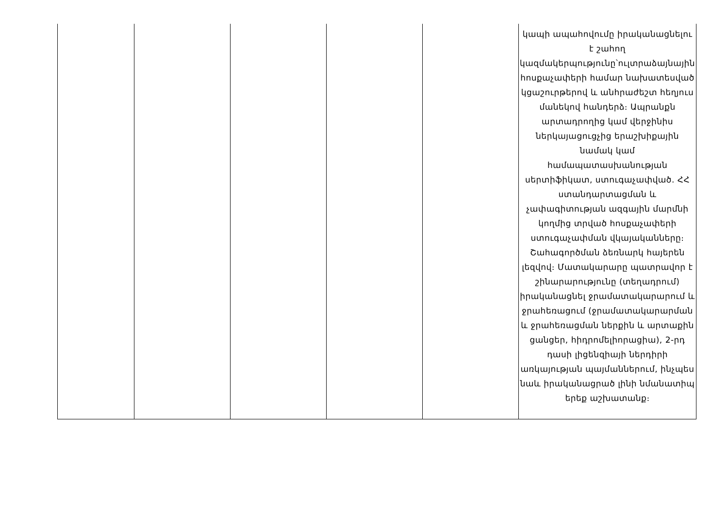| | | | | | կապի ապահովումը իրականացնելու է շահող կազմակերպությունը՝ուլտրաձայնային հոսքաչափերի համար նախատեսված կցաշուրթերով և անհրաժեշտ հեղյուս մանեկով հանդերձ։ Ապրանքն արտադրողից կամ վերջինիս ներկայացուցչից երաշխիքային նամակ կամ համապատասխանության սերտիֆիկատ, ստուգաչափված. ՀՀ ստանդարտացման և չափագիտության ազգային մարմնի կողմից տրված հոսքաչափերի ստուգաչափման վկայականները։ Շահագործման ձեռնարկ հայերեն լեզվով։ Մատակարարը պատրավոր է շինարարությունը (տեղադրում) իրականացնել ջրամատակարարում և ջրահեռացում (ջրամատակարարման և ջրահեռացման ներքին և արտաքին ցանցեր, հիդրոմելիորացիա), 2-րդ դասի լիցենզիայի ներդիրի առկայության պայմաններում, ինչպես նաև իրականացրած լինի նմանատիպ երեք աշխատանք։ |